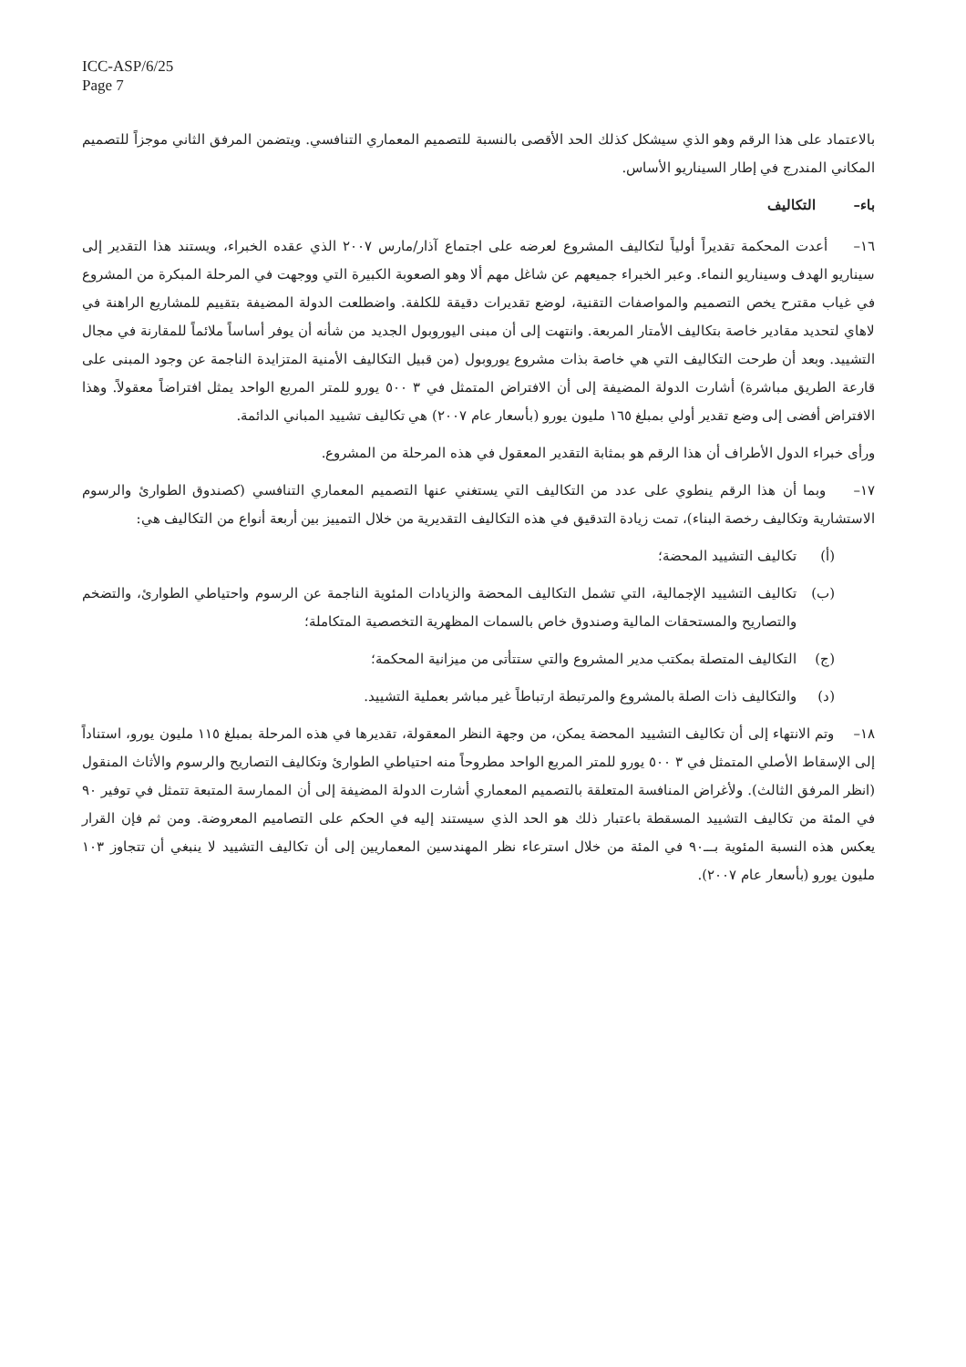ICC-ASP/6/25
Page 7
بالاعتماد على هذا الرقم وهو الذي سيشكل كذلك الحد الأقصى بالنسبة للتصميم المعماري التنافسي. ويتضمن المرفق الثاني موجزاً للتصميم المكاني المندرج في إطار السيناريو الأساس.
باء– التكاليف
١٦– أعدت المحكمة تقديراً أولياً لتكاليف المشروع لعرضه على اجتماع آذار/مارس ٢٠٠٧ الذي عقده الخبراء، ويستند هذا التقدير إلى سيناريو الهدف وسيناريو النماء. وعبر الخبراء جميعهم عن شاغل مهم ألا وهو الصعوبة الكبيرة التي ووجهت في المرحلة المبكرة من المشروع في غياب مقترح يخص التصميم والمواصفات التقنية، لوضع تقديرات دقيقة للكلفة. واضطلعت الدولة المضيفة بتقييم للمشاريع الراهنة في لاهاي لتحديد مقادير خاصة بتكاليف الأمتار المربعة. وانتهت إلى أن مبنى اليوروبول الجديد من شأنه أن يوفر أساساً ملائماً للمقارنة في مجال التشييد. وبعد أن طرحت التكاليف التي هي خاصة بذات مشروع يوروبول (من قبيل التكاليف الأمنية المتزايدة الناجمة عن وجود المبنى على قارعة الطريق مباشرة) أشارت الدولة المضيفة إلى أن الافتراض المتمثل في ٣ ٥٠٠ يورو للمتر المربع الواحد يمثل افتراضاً معقولاً. وهذا الافتراض أفضى إلى وضع تقدير أولي بمبلغ ١٦٥ مليون يورو (بأسعار عام ٢٠٠٧) هي تكاليف تشييد المباني الدائمة.
ورأى خبراء الدول الأطراف أن هذا الرقم هو بمثابة التقدير المعقول في هذه المرحلة من المشروع.
١٧– وبما أن هذا الرقم ينطوي على عدد من التكاليف التي يستغني عنها التصميم المعماري التنافسي (كصندوق الطوارئ والرسوم الاستشارية وتكاليف رخصة البناء)، تمت زيادة التدقيق في هذه التكاليف التقديرية من خلال التمييز بين أربعة أنواع من التكاليف هي:
(أ) تكاليف التشييد المحضة؛
(ب) تكاليف التشييد الإجمالية، التي تشمل التكاليف المحضة والزيادات المئوية الناجمة عن الرسوم واحتياطي الطوارئ، والتضخم والتصاريح والمستحقات المالية وصندوق خاص بالسمات المظهرية التخصصية المتكاملة؛
(ج) التكاليف المتصلة بمكتب مدير المشروع والتي ستتأتى من ميزانية المحكمة؛
(د) والتكاليف ذات الصلة بالمشروع والمرتبطة ارتباطاً غير مباشر بعملية التشييد.
١٨– وتم الانتهاء إلى أن تكاليف التشييد المحضة يمكن، من وجهة النظر المعقولة، تقديرها في هذه المرحلة بمبلغ ١١٥ مليون يورو، استناداً إلى الإسقاط الأصلي المتمثل في ٣ ٥٠٠ يورو للمتر المربع الواحد مطروحاً منه احتياطي الطوارئ وتكاليف التصاريح والرسوم والأثاث المنقول (انظر المرفق الثالث). ولأغراض المنافسة المتعلقة بالتصميم المعماري أشارت الدولة المضيفة إلى أن الممارسة المتبعة تتمثل في توفير ٩٠ في المئة من تكاليف التشييد المسقطة باعتبار ذلك هو الحد الذي سيستند إليه في الحكم على التصاميم المعروضة. ومن ثم فإن القرار يعكس هذه النسبة المئوية بـــ٩٠ في المئة من خلال استرعاء نظر المهندسين المعماريين إلى أن تكاليف التشييد لا ينبغي أن تتجاوز ١٠٣ مليون يورو (بأسعار عام ٢٠٠٧).